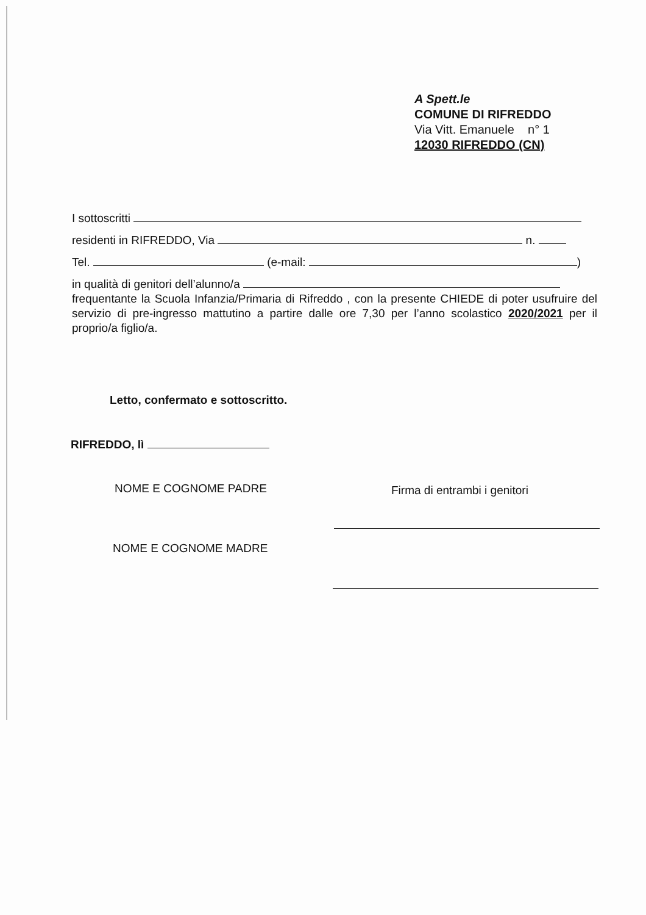A Spett.le
COMUNE DI RIFREDDO
Via Vitt. Emanuele n° 1
12030 RIFREDDO (CN)
I sottoscritti
residenti in RIFREDDO, Via n.
Tel. (e-mail: )
in qualità di genitori dell’alunno/a
frequentante la Scuola Infanzia/Primaria di Rifreddo , con la presente CHIEDE di poter usufruire del servizio di pre-ingresso mattutino a partire dalle ore 7,30 per l’anno scolastico 2020/2021 per il proprio/a figlio/a.
Letto, confermato e sottoscritto.
RIFREDDO, lì
NOME E COGNOME PADRE Firma di entrambi i genitori
NOME E COGNOME MADRE